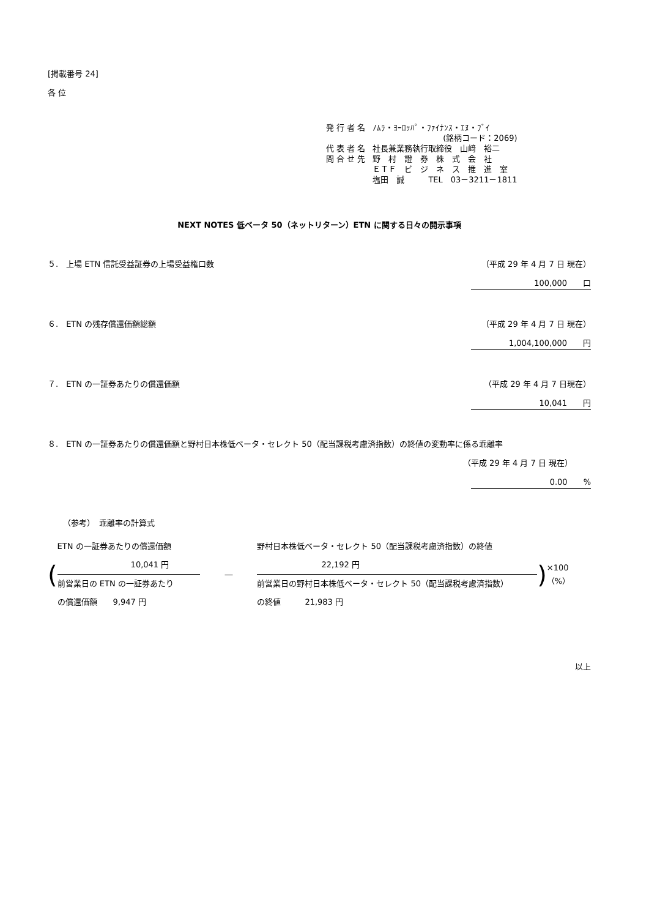[掲載番号 24]
各 位
| 発 行 者 名 | ﾉﾑﾗ・ﾖｰﾛｯﾊﾟ・ﾌｧｲﾅﾝｽ・ｴﾇ・ﾌﾞｲ (銘柄コード：2069) |
| 代 表 者 名 | 社長兼業務執行取締役 山﨑 裕二 |
| 問 合 せ 先 | 野 村 證 券 株 式 会 社 ＥＴＦ ビ ジ ネ ス 推 進 室 塩田 誠 TEL 03－3211－1811 |
NEXT NOTES 低ベータ 50（ネットリターン）ETN に関する日々の開示事項
５.　上場 ETN 信託受益証券の上場受益権口数 （平成 29 年 4 月 7 日 現在）
100,000　　口
６.　ETN の残存償還価額総額 （平成 29 年 4 月 7 日 現在）
1,004,100,000　　円
７.　ETN の一証券あたりの償還価額 （平成 29 年 4 月 7 日現在）
10,041　　円
８.　ETN の一証券あたりの償還価額と野村日本株低ベータ・セレクト 50（配当課税考慮済指数）の終値の変動率に係る乖離率
（平成 29 年 4 月 7 日 現在）
0.00　　%
（参考）　乖離率の計算式
(
ETN の一証券あたりの償還価額
10,041 円
前営業日の ETN の一証券あたり
の償還価額　　9,947 円
―
野村日本株低ベータ・セレクト 50（配当課税考慮済指数）の終値
22,192 円
前営業日の野村日本株低ベータ・セレクト 50（配当課税考慮済指数）
の終値　　　21,983 円
) ×100（%）
以上